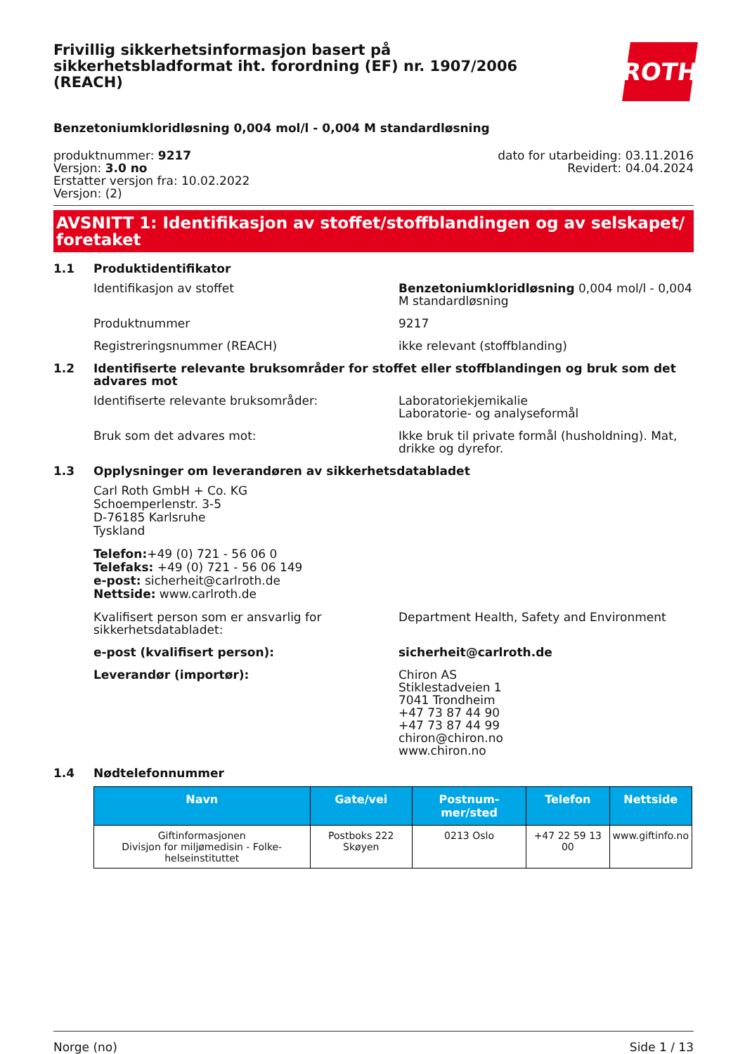Frivillig sikkerhetsinformasjon basert på sikkerhetsbladformat iht. forordning (EF) nr. 1907/2006 (REACH)
ROTH
Benzetoniumkloridløsning 0,004 mol/l - 0,004 M standardløsning
produktnummer: 9217
Versjon: 3.0 no
Erstatter versjon fra: 10.02.2022
Versjon: (2)
dato for utarbeiding: 03.11.2016
Revidert: 04.04.2024
AVSNITT 1: Identifikasjon av stoffet/stoffblandingen og av selskapet/ foretaket
1.1 Produktidentifikator
Identifikasjon av stoffet Benzetoniumkloridløsning 0,004 mol/l - 0,004 M standardløsning
Produktnummer 9217
Registreringsnummer (REACH) ikke relevant (stoffblanding)
1.2 Identifiserte relevante bruksområder for stoffet eller stoffblandingen og bruk som det advares mot
Identifiserte relevante bruksområder: Laboratoriekjemikalie
Laboratorie- og analyseformål
Bruk som det advares mot: Ikke bruk til private formål (husholdning). Mat, drikke og dyrefor.
1.3 Opplysninger om leverandøren av sikkerhetsdatabladet
Carl Roth GmbH + Co. KG
Schoemperlenstr. 3-5
D-76185 Karlsruhe
Tyskland
Telefon:+49 (0) 721 - 56 06 0
Telefaks: +49 (0) 721 - 56 06 149
e-post: sicherheit@carlroth.de
Nettside: www.carlroth.de
Kvalifisert person som er ansvarlig for sikkerhetsdatabladet:
Department Health, Safety and Environment
e-post (kvalifisert person): sicherheit@carlroth.de
Leverandør (importør): Chiron AS
Stiklestadveien 1
7041 Trondheim
+47 73 87 44 90
+47 73 87 44 99
chiron@chiron.no
www.chiron.no
1.4 Nødtelefonnummer
| Navn | Gate/vei | Postnum-mer/sted | Telefon | Nettside |
| --- | --- | --- | --- | --- |
| Giftinformasjonen Divisjon for miljømedisin - Folke-helseinstituttet | Postboks 222 Skøyen | 0213 Oslo | +47 22 59 13 00 | www.giftinfo.no |
Norge (no) Side 1 / 13